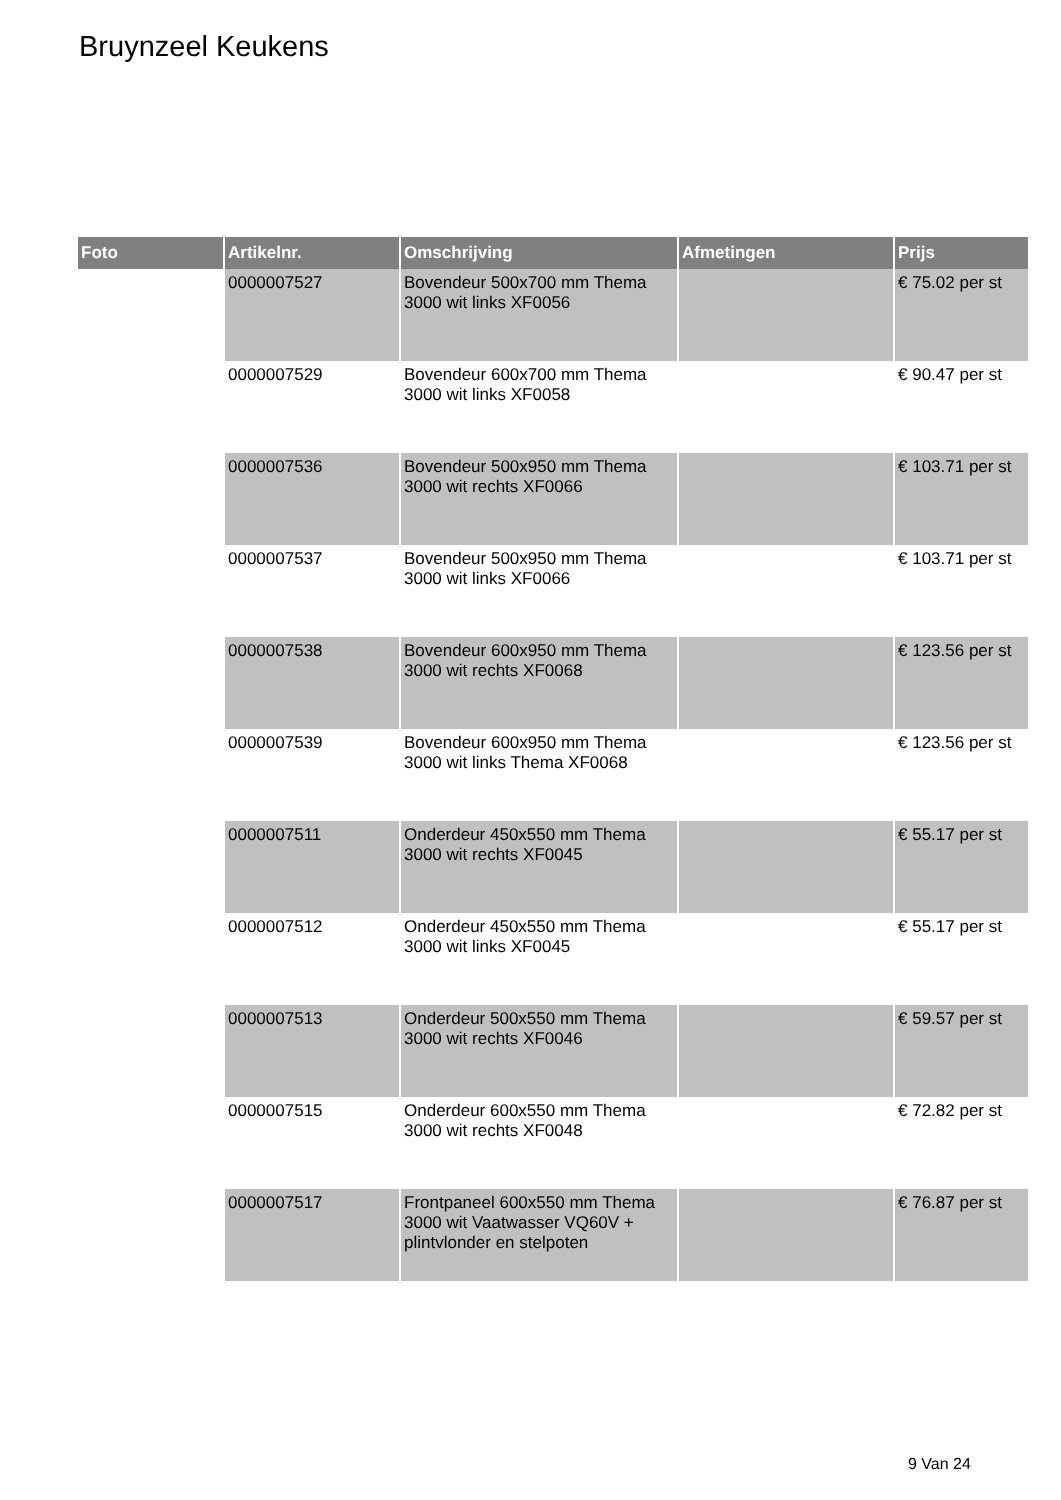Bruynzeel Keukens
| Foto | Artikelnr. | Omschrijving | Afmetingen | Prijs |
| --- | --- | --- | --- | --- |
| | 0000007527 | Bovendeur 500x700 mm Thema 3000 wit links XF0056 | | € 75.02 per st |
| | 0000007529 | Bovendeur 600x700 mm Thema 3000 wit links XF0058 | | € 90.47 per st |
| | 0000007536 | Bovendeur 500x950 mm Thema 3000 wit rechts XF0066 | | € 103.71 per st |
| | 0000007537 | Bovendeur 500x950 mm Thema 3000 wit links XF0066 | | € 103.71 per st |
| | 0000007538 | Bovendeur 600x950 mm Thema 3000 wit rechts XF0068 | | € 123.56 per st |
| | 0000007539 | Bovendeur 600x950 mm Thema 3000 wit links Thema XF0068 | | € 123.56 per st |
| | 0000007511 | Onderdeur 450x550 mm Thema 3000 wit rechts XF0045 | | € 55.17 per st |
| | 0000007512 | Onderdeur 450x550 mm Thema 3000 wit links XF0045 | | € 55.17 per st |
| | 0000007513 | Onderdeur 500x550 mm Thema 3000 wit rechts XF0046 | | € 59.57 per st |
| | 0000007515 | Onderdeur 600x550 mm Thema 3000 wit rechts XF0048 | | € 72.82 per st |
| | 0000007517 | Frontpaneel 600x550 mm Thema 3000 wit Vaatwasser VQ60V + plintvlonder en stelpoten | | € 76.87 per st |
9 Van 24